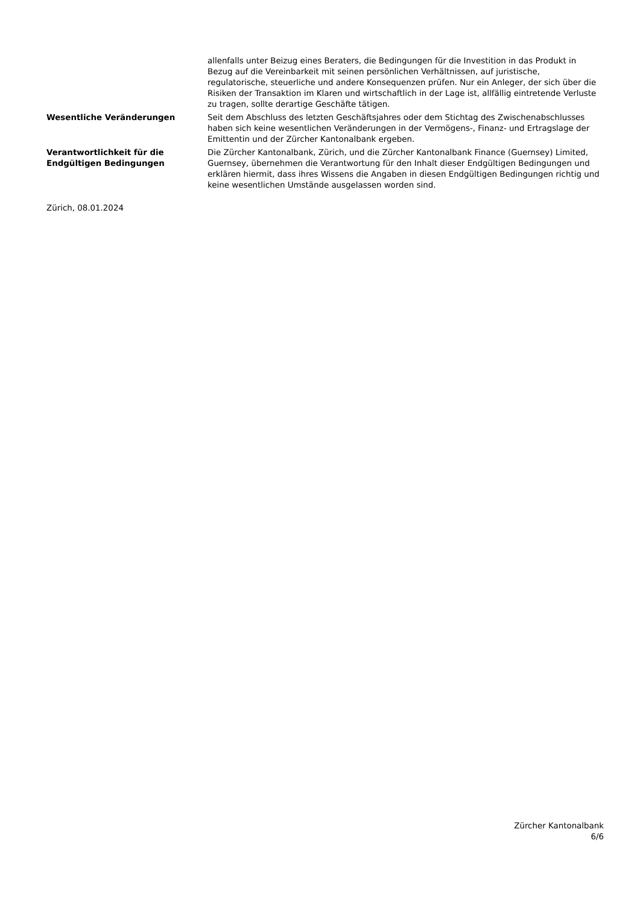allenfalls unter Beizug eines Beraters, die Bedingungen für die Investition in das Produkt in Bezug auf die Vereinbarkeit mit seinen persönlichen Verhältnissen, auf juristische, regulatorische, steuerliche und andere Konsequenzen prüfen. Nur ein Anleger, der sich über die Risiken der Transaktion im Klaren und wirtschaftlich in der Lage ist, allfällig eintretende Verluste zu tragen, sollte derartige Geschäfte tätigen.
Wesentliche Veränderungen Seit dem Abschluss des letzten Geschäftsjahres oder dem Stichtag des Zwischenabschlusses haben sich keine wesentlichen Veränderungen in der Vermögens-, Finanz- und Ertragslage der Emittentin und der Zürcher Kantonalbank ergeben.
Verantwortlichkeit für die Endgültigen Bedingungen
Die Zürcher Kantonalbank, Zürich, und die Zürcher Kantonalbank Finance (Guernsey) Limited, Guernsey, übernehmen die Verantwortung für den Inhalt dieser Endgültigen Bedingungen und erklären hiermit, dass ihres Wissens die Angaben in diesen Endgültigen Bedingungen richtig und keine wesentlichen Umstände ausgelassen worden sind.
Zürich, 08.01.2024
Zürcher Kantonalbank
6/6